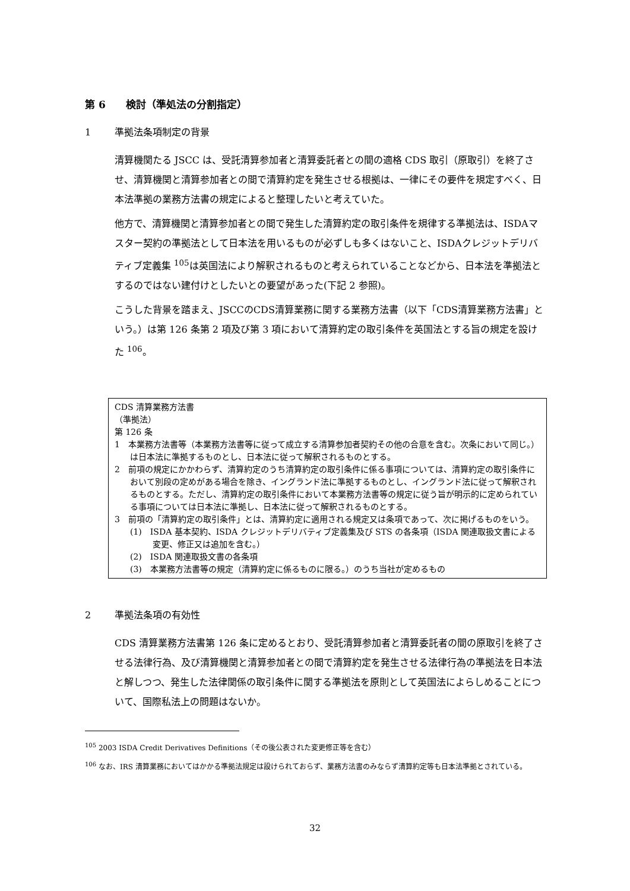第 6　　検討（準処法の分割指定）
1 準拠法条項制定の背景
清算機関たる JSCC は、受託清算参加者と清算委託者との間の適格 CDS 取引（原取引）を終了させ、清算機関と清算参加者との間で清算約定を発生させる根拠は、一律にその要件を規定すべく、日本法準拠の業務方法書の規定によると整理したいと考えていた。
他方で、清算機関と清算参加者との間で発生した清算約定の取引条件を規律する準拠法は、ISDAマスター契約の準拠法として日本法を用いるものが必ずしも多くはないこと、ISDAクレジットデリバティブ定義集 <sup>105</sup>は英国法により解釈されるものと考えられていることなどから、日本法を準拠法とするのではない建付けとしたいとの要望があった(下記 2 参照)。
こうした背景を踏まえ、JSCCのCDS清算業務に関する業務方法書（以下「CDS清算業務方法書」という。）は第 126 条第 2 項及び第 3 項において清算約定の取引条件を英国法とする旨の規定を設けた <sup>106</sup>。
CDS 清算業務方法書
（準拠法）
第 126 条
1　本業務方法書等（本業務方法書等に従って成立する清算参加者契約その他の合意を含む。次条において同じ。）は日本法に準拠するものとし、日本法に従って解釈されるものとする。
2　前項の規定にかかわらず、清算約定のうち清算約定の取引条件に係る事項については、清算約定の取引条件において別段の定めがある場合を除き、イングランド法に準拠するものとし、イングランド法に従って解釈されるものとする。ただし、清算約定の取引条件において本業務方法書等の規定に従う旨が明示的に定められている事項については日本法に準拠し、日本法に従って解釈されるものとする。
3　前項の「清算約定の取引条件」とは、清算約定に適用される規定又は条項であって、次に掲げるものをいう。
(1)　ISDA 基本契約、ISDA クレジットデリバティブ定義集及び STS の各条項（ISDA 関連取扱文書による変更、修正又は追加を含む。）
(2)　ISDA 関連取扱文書の各条項
(3)　本業務方法書等の規定（清算約定に係るものに限る。）のうち当社が定めるもの
2 準拠法条項の有効性
CDS 清算業務方法書第 126 条に定めるとおり、受託清算参加者と清算委託者の間の原取引を終了させる法律行為、及び清算機関と清算参加者との間で清算約定を発生させる法律行為の準拠法を日本法と解しつつ、発生した法律関係の取引条件に関する準拠法を原則として英国法によらしめることについて、国際私法上の問題はないか。
<sup>105</sup> 2003 ISDA Credit Derivatives Definitions（その後公表された変更修正等を含む）
<sup>106</sup> なお、IRS 清算業務においてはかかる準拠法規定は設けられておらず、業務方法書のみならず清算約定等も日本法準拠とされている。
32